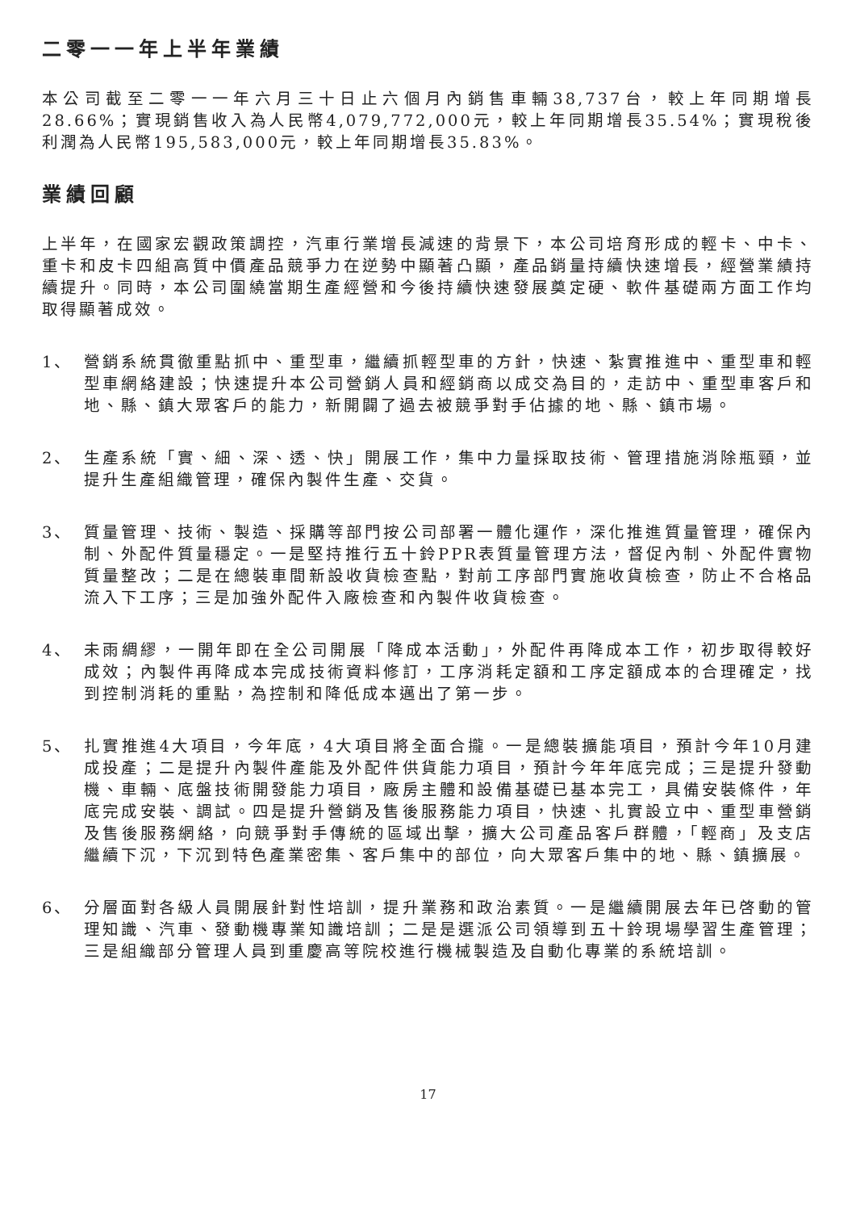二零一一年上半年業績
本公司截至二零一一年六月三十日止六個月內銷售車輛38,737台，較上年同期增長28.66%；實現銷售收入為人民幣4,079,772,000元，較上年同期增長35.54%；實現稅後利潤為人民幣195,583,000元，較上年同期增長35.83%。
業績回顧
上半年，在國家宏觀政策調控，汽車行業增長減速的背景下，本公司培育形成的輕卡、中卡、重卡和皮卡四組高質中價產品競爭力在逆勢中顯著凸顯，產品銷量持續快速增長，經營業績持續提升。同時，本公司圍繞當期生產經營和今後持續快速發展奠定硬、軟件基礎兩方面工作均取得顯著成效。
1、 營銷系統貫徹重點抓中、重型車，繼續抓輕型車的方針，快速、紮實推進中、重型車和輕型車網絡建設；快速提升本公司營銷人員和經銷商以成交為目的，走訪中、重型車客戶和地、縣、鎮大眾客戶的能力，新開闢了過去被競爭對手佔據的地、縣、鎮市場。
2、 生產系統「實、細、深、透、快」開展工作，集中力量採取技術、管理措施消除瓶頸，並提升生產組織管理，確保內製件生產、交貨。
3、 質量管理、技術、製造、採購等部門按公司部署一體化運作，深化推進質量管理，確保內制、外配件質量穩定。一是堅持推行五十鈴PPR表質量管理方法，督促內制、外配件實物質量整改；二是在總裝車間新設收貨檢查點，對前工序部門實施收貨檢查，防止不合格品流入下工序；三是加強外配件入廠檢查和內製件收貨檢查。
4、 未雨綢繆，一開年即在全公司開展「降成本活動」，外配件再降成本工作，初步取得較好成效；內製件再降成本完成技術資料修訂，工序消耗定額和工序定額成本的合理確定，找到控制消耗的重點，為控制和降低成本邁出了第一步。
5、 扎實推進4大項目，今年底，4大項目將全面合攏。一是總裝擴能項目，預計今年10月建成投產；二是提升內製件產能及外配件供貨能力項目，預計今年年底完成；三是提升發動機、車輛、底盤技術開發能力項目，廠房主體和設備基礎已基本完工，具備安裝條件，年底完成安裝、調試。四是提升營銷及售後服務能力項目，快速、扎實設立中、重型車營銷及售後服務網絡，向競爭對手傳統的區域出擊，擴大公司產品客戶群體，「輕商」及支店繼續下沉，下沉到特色產業密集、客戶集中的部位，向大眾客戶集中的地、縣、鎮擴展。
6、 分層面對各級人員開展針對性培訓，提升業務和政治素質。一是繼續開展去年已啓動的管理知識、汽車、發動機專業知識培訓；二是是選派公司領導到五十鈴現場學習生產管理；三是組織部分管理人員到重慶高等院校進行機械製造及自動化專業的系統培訓。
17